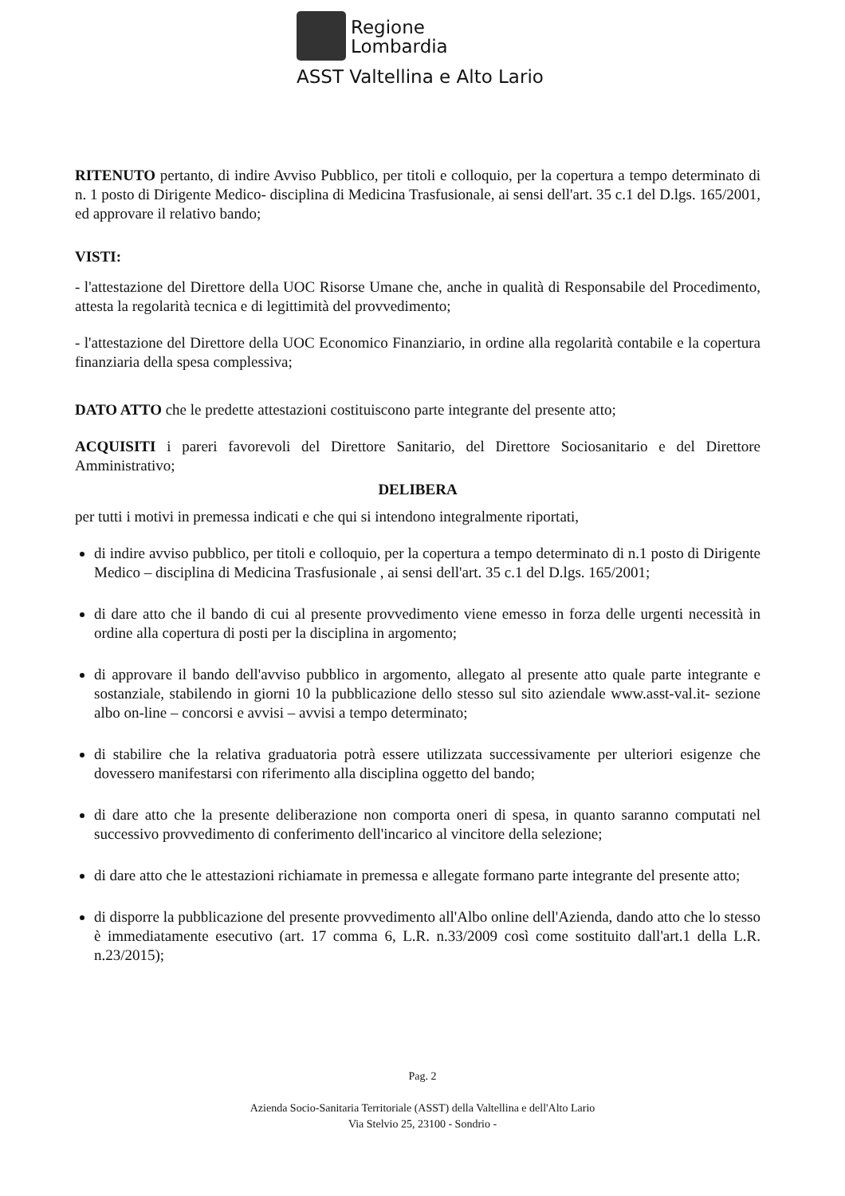Regione
Lombardia
ASST Valtellina e Alto Lario
RITENUTO pertanto, di indire Avviso Pubblico, per titoli e colloquio, per la copertura a tempo determinato di n. 1 posto di Dirigente Medico- disciplina di Medicina Trasfusionale, ai sensi dell'art. 35 c.1 del D.lgs. 165/2001, ed approvare il relativo bando;
VISTI:
- l'attestazione del Direttore della UOC Risorse Umane che, anche in qualità di Responsabile del Procedimento, attesta la regolarità tecnica e di legittimità del provvedimento;
- l'attestazione del Direttore della UOC Economico Finanziario, in ordine alla regolarità contabile e la copertura finanziaria della spesa complessiva;
DATO ATTO che le predette attestazioni costituiscono parte integrante del presente atto;
ACQUISITI i pareri favorevoli del Direttore Sanitario, del Direttore Sociosanitario e del Direttore Amministrativo;
DELIBERA
per tutti i motivi in premessa indicati e che qui si intendono integralmente riportati,
di indire avviso pubblico, per titoli e colloquio, per la copertura a tempo determinato di n.1 posto di Dirigente Medico – disciplina di Medicina Trasfusionale , ai sensi dell'art. 35 c.1 del D.lgs. 165/2001;
di dare atto che il bando di cui al presente provvedimento viene emesso in forza delle urgenti necessità in ordine alla copertura di posti per la disciplina in argomento;
di approvare il bando dell'avviso pubblico in argomento, allegato al presente atto quale parte integrante e sostanziale, stabilendo in giorni 10 la pubblicazione dello stesso sul sito aziendale www.asst-val.it- sezione albo on-line – concorsi e avvisi – avvisi a tempo determinato;
di stabilire che la relativa graduatoria potrà essere utilizzata successivamente per ulteriori esigenze che dovessero manifestarsi con riferimento alla disciplina oggetto del bando;
di dare atto che la presente deliberazione non comporta oneri di spesa, in quanto saranno computati nel successivo provvedimento di conferimento dell'incarico al vincitore della selezione;
di dare atto che le attestazioni richiamate in premessa e allegate formano parte integrante del presente atto;
di disporre la pubblicazione del presente provvedimento all'Albo online dell'Azienda, dando atto che lo stesso è immediatamente esecutivo (art. 17 comma 6, L.R. n.33/2009 così come sostituito dall'art.1 della L.R. n.23/2015);
Pag. 2
Azienda Socio-Sanitaria Territoriale (ASST) della Valtellina e dell'Alto Lario
Via Stelvio 25, 23100 - Sondrio -